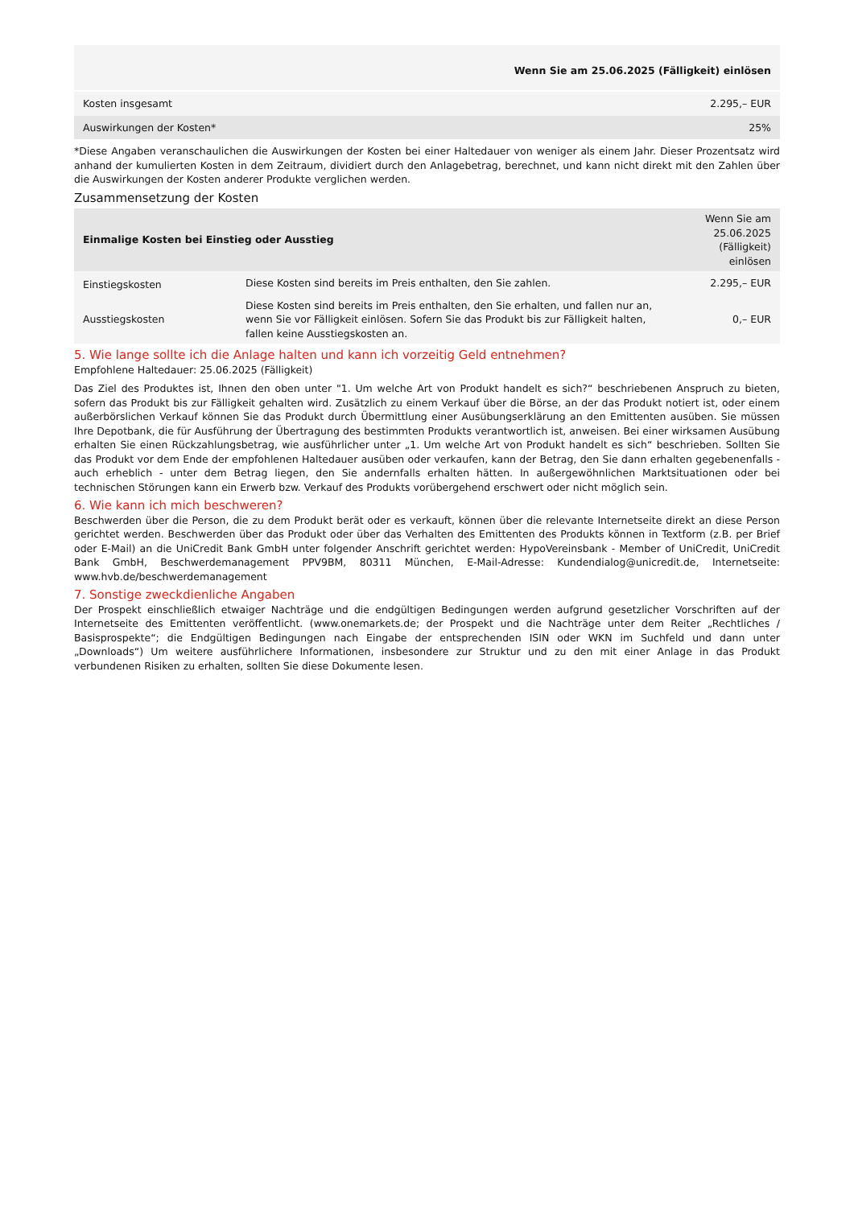| | Wenn Sie am 25.06.2025 (Fälligkeit) einlösen |
| --- | --- |
| Kosten insgesamt | 2.295,– EUR |
| Auswirkungen der Kosten* | 25% |
*Diese Angaben veranschaulichen die Auswirkungen der Kosten bei einer Haltedauer von weniger als einem Jahr. Dieser Prozentsatz wird anhand der kumulierten Kosten in dem Zeitraum, dividiert durch den Anlagebetrag, berechnet, und kann nicht direkt mit den Zahlen über die Auswirkungen der Kosten anderer Produkte verglichen werden.
Zusammensetzung der Kosten
| Einmalige Kosten bei Einstieg oder Ausstieg | | Wenn Sie am 25.06.2025 (Fälligkeit) einlösen |
| --- | --- | --- |
| Einstiegskosten | Diese Kosten sind bereits im Preis enthalten, den Sie zahlen. | 2.295,– EUR |
| Ausstiegskosten | Diese Kosten sind bereits im Preis enthalten, den Sie erhalten, und fallen nur an, wenn Sie vor Fälligkeit einlösen. Sofern Sie das Produkt bis zur Fälligkeit halten, fallen keine Ausstiegskosten an. | 0,– EUR |
5. Wie lange sollte ich die Anlage halten und kann ich vorzeitig Geld entnehmen?
Empfohlene Haltedauer: 25.06.2025 (Fälligkeit)
Das Ziel des Produktes ist, Ihnen den oben unter "1. Um welche Art von Produkt handelt es sich?“ beschriebenen Anspruch zu bieten, sofern das Produkt bis zur Fälligkeit gehalten wird. Zusätzlich zu einem Verkauf über die Börse, an der das Produkt notiert ist, oder einem außerbörslichen Verkauf können Sie das Produkt durch Übermittlung einer Ausübungserklärung an den Emittenten ausüben. Sie müssen Ihre Depotbank, die für Ausführung der Übertragung des bestimmten Produkts verantwortlich ist, anweisen. Bei einer wirksamen Ausübung erhalten Sie einen Rückzahlungsbetrag, wie ausführlicher unter „1. Um welche Art von Produkt handelt es sich“ beschrieben. Sollten Sie das Produkt vor dem Ende der empfohlenen Haltedauer ausüben oder verkaufen, kann der Betrag, den Sie dann erhalten gegebenenfalls - auch erheblich - unter dem Betrag liegen, den Sie andernfalls erhalten hätten. In außergewöhnlichen Marktsituationen oder bei technischen Störungen kann ein Erwerb bzw. Verkauf des Produkts vorübergehend erschwert oder nicht möglich sein.
6. Wie kann ich mich beschweren?
Beschwerden über die Person, die zu dem Produkt berät oder es verkauft, können über die relevante Internetseite direkt an diese Person gerichtet werden. Beschwerden über das Produkt oder über das Verhalten des Emittenten des Produkts können in Textform (z.B. per Brief oder E-Mail) an die UniCredit Bank GmbH unter folgender Anschrift gerichtet werden: HypoVereinsbank - Member of UniCredit, UniCredit Bank GmbH, Beschwerdemanagement PPV9BM, 80311 München, E-Mail-Adresse: Kundendialog@unicredit.de, Internetseite: www.hvb.de/beschwerdemanagement
7. Sonstige zweckdienliche Angaben
Der Prospekt einschließlich etwaiger Nachträge und die endgültigen Bedingungen werden aufgrund gesetzlicher Vorschriften auf der Internetseite des Emittenten veröffentlicht. (www.onemarkets.de; der Prospekt und die Nachträge unter dem Reiter „Rechtliches / Basisprospekte“; die Endgültigen Bedingungen nach Eingabe der entsprechenden ISIN oder WKN im Suchfeld und dann unter „Downloads“) Um weitere ausführlichere Informationen, insbesondere zur Struktur und zu den mit einer Anlage in das Produkt verbundenen Risiken zu erhalten, sollten Sie diese Dokumente lesen.